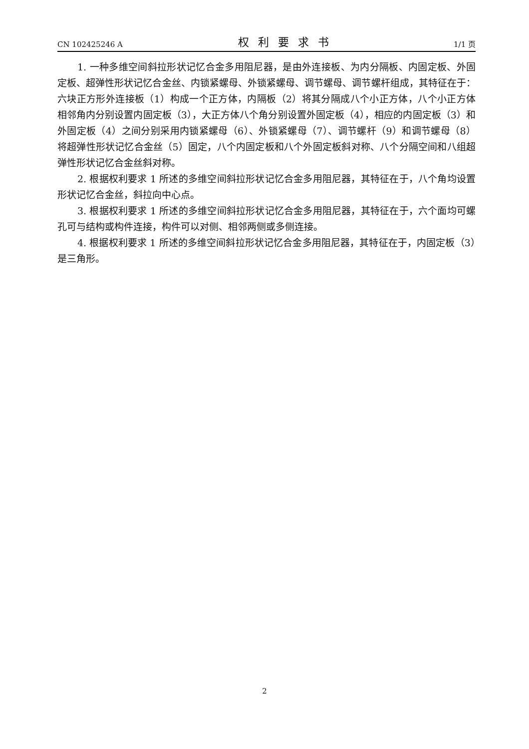CN 102425246 A 权利要求书 1/1 页
1. 一种多维空间斜拉形状记忆合金多用阻尼器，是由外连接板、为内分隔板、内固定板、外固定板、超弹性形状记忆合金丝、内锁紧螺母、外锁紧螺母、调节螺母、调节螺杆组成，其特征在于：六块正方形外连接板（1）构成一个正方体，内隔板（2）将其分隔成八个小正方体，八个小正方体相邻角内分别设置内固定板（3），大正方体八个角分别设置外固定板（4），相应的内固定板（3）和外固定板（4）之间分别采用内锁紧螺母（6）、外锁紧螺母（7）、调节螺杆（9）和调节螺母（8）将超弹性形状记忆合金丝（5）固定，八个内固定板和八个外固定板斜对称、八个分隔空间和八组超弹性形状记忆合金丝斜对称。
2. 根据权利要求 1 所述的多维空间斜拉形状记忆合金多用阻尼器，其特征在于，八个角均设置形状记忆合金丝，斜拉向中心点。
3. 根据权利要求 1 所述的多维空间斜拉形状记忆合金多用阻尼器，其特征在于，六个面均可螺孔可与结构或构件连接，构件可以对侧、相邻两侧或多侧连接。
4. 根据权利要求 1 所述的多维空间斜拉形状记忆合金多用阻尼器，其特征在于，内固定板（3）是三角形。
2